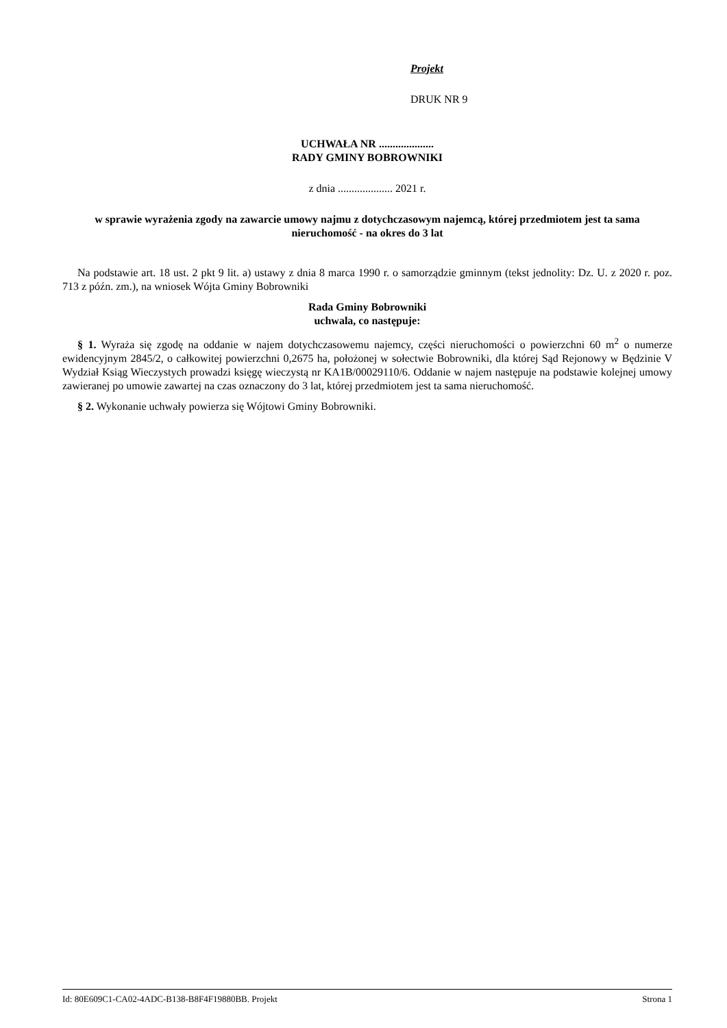Projekt
DRUK NR 9
UCHWAŁA NR ....................
RADY GMINY BOBROWNIKI
z dnia .................... 2021 r.
w sprawie wyrażenia zgody na zawarcie umowy najmu z dotychczasowym najemcą, której przedmiotem jest ta sama nieruchomość - na okres do 3 lat
Na podstawie art. 18 ust. 2 pkt 9 lit. a) ustawy z dnia 8 marca 1990 r. o samorządzie gminnym (tekst jednolity: Dz. U. z 2020 r. poz. 713 z późn. zm.), na wniosek Wójta Gminy Bobrowniki
Rada Gminy Bobrowniki
uchwala, co następuje:
§ 1. Wyraża się zgodę na oddanie w najem dotychczasowemu najemcy, części nieruchomości o powierzchni 60 m<sup>2</sup> o numerze ewidencyjnym 2845/2, o całkowitej powierzchni 0,2675 ha, położonej w sołectwie Bobrowniki, dla której Sąd Rejonowy w Będzinie V Wydział Ksiąg Wieczystych prowadzi księgę wieczystą nr KA1B/00029110/6. Oddanie w najem następuje na podstawie kolejnej umowy zawieranej po umowie zawartej na czas oznaczony do 3 lat, której przedmiotem jest ta sama nieruchomość.
§ 2. Wykonanie uchwały powierza się Wójtowi Gminy Bobrowniki.
Id: 80E609C1-CA02-4ADC-B138-B8F4F19880BB. Projekt Strona 1